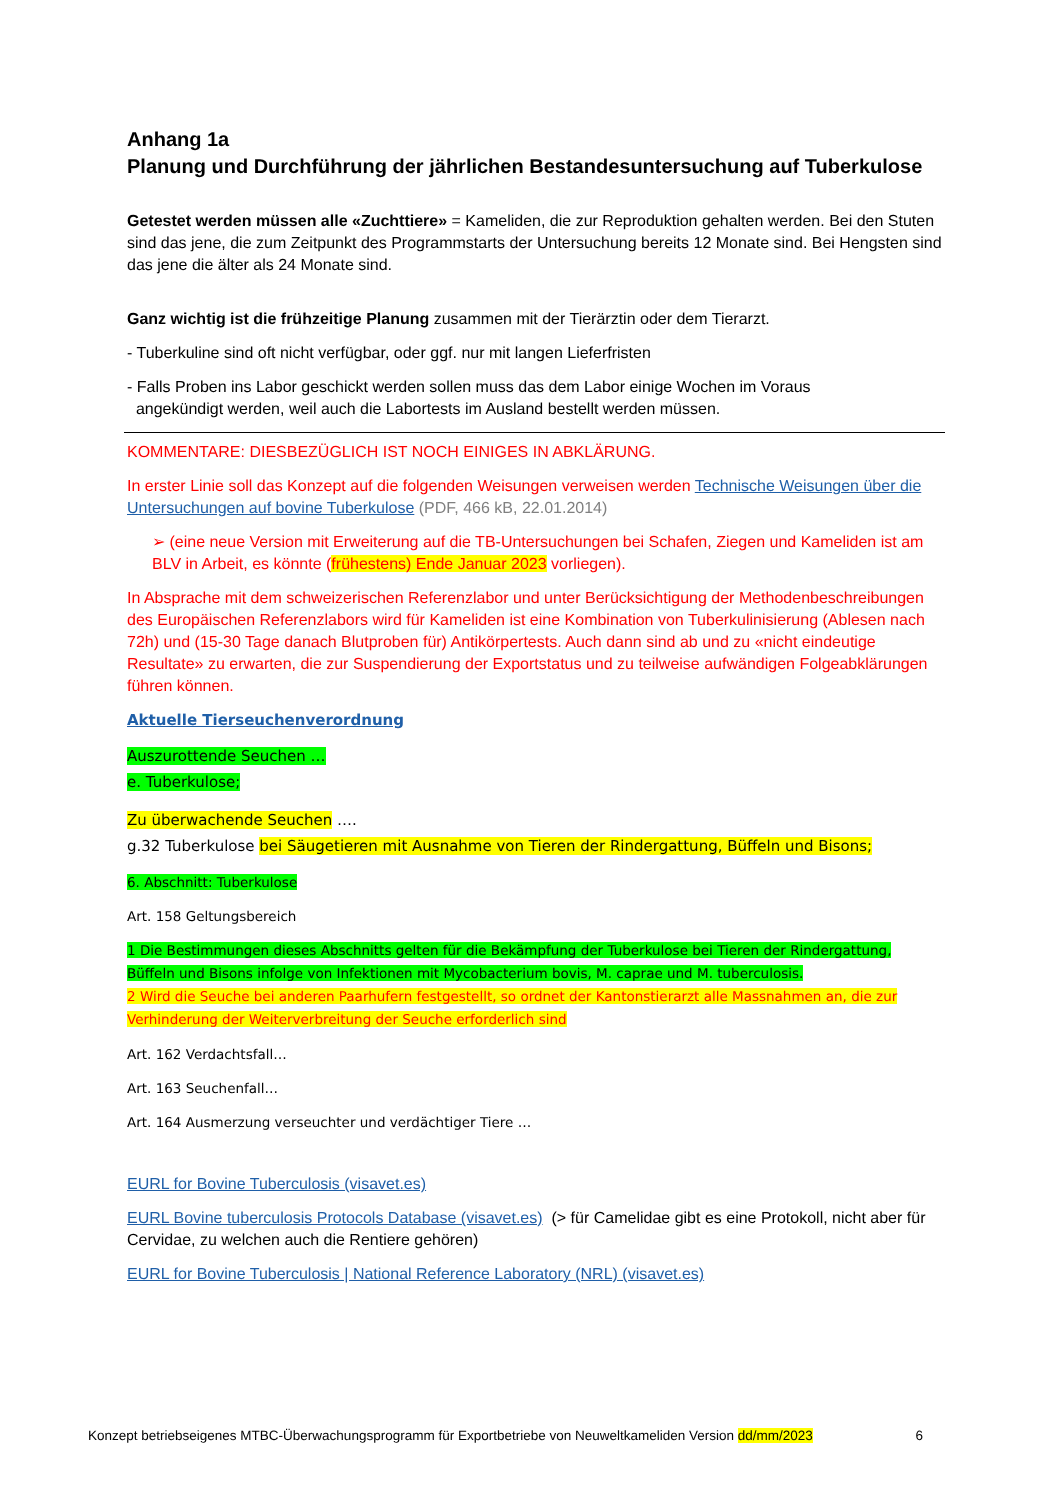Anhang 1a
Planung und Durchführung der jährlichen Bestandesuntersuchung auf Tuberkulose
Getestet werden müssen alle «Zuchttiere» = Kameliden, die zur Reproduktion gehalten werden. Bei den Stuten sind das jene, die zum Zeitpunkt des Programmstarts der Untersuchung bereits 12 Monate sind. Bei Hengsten sind das jene die älter als 24 Monate sind.
Ganz wichtig ist die frühzeitige Planung zusammen mit der Tierärztin oder dem Tierarzt.
- Tuberkuline sind oft nicht verfügbar, oder ggf. nur mit langen Lieferfristen
- Falls Proben ins Labor geschickt werden sollen muss das dem Labor einige Wochen im Voraus
angekündigt werden, weil auch die Labortests im Ausland bestellt werden müssen.
KOMMENTARE: DIESBEZÜGLICH IST NOCH EINIGES IN ABKLÄRUNG.
In erster Linie soll das Konzept auf die folgenden Weisungen verweisen werden Technische Weisungen über die Untersuchungen auf bovine Tuberkulose (PDF, 466 kB, 22.01.2014)
➢ (eine neue Version mit Erweiterung auf die TB-Untersuchungen bei Schafen, Ziegen und Kameliden ist am BLV in Arbeit, es könnte (frühestens) Ende Januar 2023 vorliegen).
In Absprache mit dem schweizerischen Referenzlabor und unter Berücksichtigung der Methodenbeschreibungen des Europäischen Referenzlabors wird für Kameliden ist eine Kombination von Tuberkulinisierung (Ablesen nach 72h) und (15-30 Tage danach Blutproben für) Antikörpertests. Auch dann sind ab und zu «nicht eindeutige Resultate» zu erwarten, die zur Suspendierung der Exportstatus und zu teilweise aufwändigen Folgeabklärungen führen können.
Aktuelle Tierseuchenverordnung
Auszurottende Seuchen …
e. Tuberkulose;
Zu überwachende Seuchen ….
g.32 Tuberkulose bei Säugetieren mit Ausnahme von Tieren der Rindergattung, Büffeln und Bisons;
6. Abschnitt: Tuberkulose
Art. 158 Geltungsbereich
1 Die Bestimmungen dieses Abschnitts gelten für die Bekämpfung der Tuberkulose bei Tieren der Rindergattung, Büffeln und Bisons infolge von Infektionen mit Mycobacterium bovis, M. caprae und M. tuberculosis.
2 Wird die Seuche bei anderen Paarhufern festgestellt, so ordnet der Kantonstierarzt alle Massnahmen an, die zur Verhinderung der Weiterverbreitung der Seuche erforderlich sind
Art. 162 Verdachtsfall…
Art. 163 Seuchenfall…
Art. 164 Ausmerzung verseuchter und verdächtiger Tiere …
EURL for Bovine Tuberculosis (visavet.es)
EURL Bovine tuberculosis Protocols Database (visavet.es) (> für Camelidae gibt es eine Protokoll, nicht aber für Cervidae, zu welchen auch die Rentiere gehören)
EURL for Bovine Tuberculosis | National Reference Laboratory (NRL) (visavet.es)
Konzept betriebseigenes MTBC-Überwachungsprogramm für Exportbetriebe von Neuweltkameliden Version dd/mm/2023 6